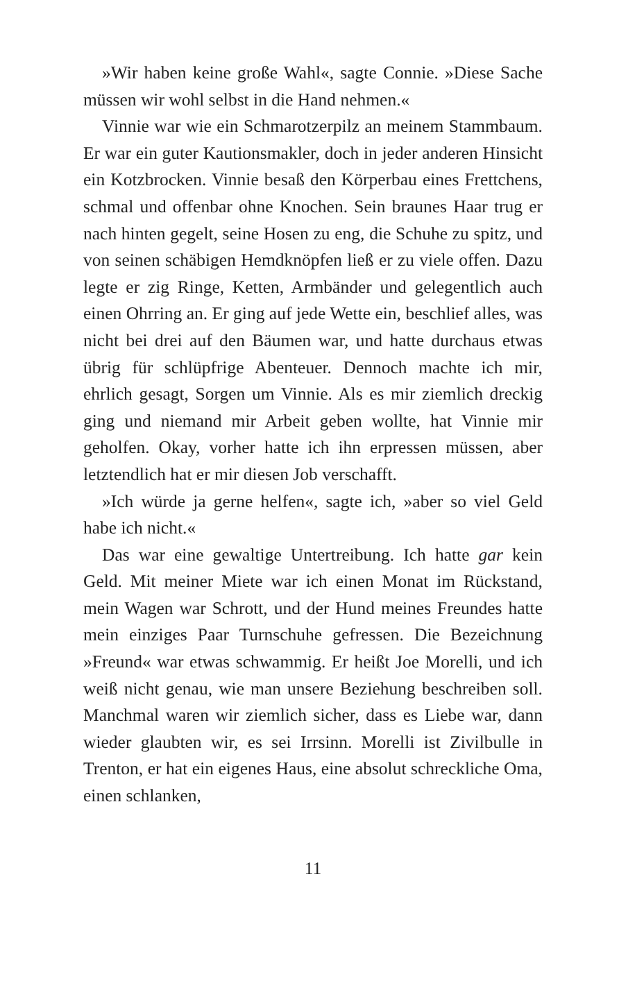»Wir haben keine große Wahl«, sagte Connie. »Diese Sache müssen wir wohl selbst in die Hand nehmen.«
Vinnie war wie ein Schmarotzerpilz an meinem Stammbaum. Er war ein guter Kautionsmakler, doch in jeder anderen Hinsicht ein Kotzbrocken. Vinnie besaß den Körperbau eines Frettchens, schmal und offenbar ohne Knochen. Sein braunes Haar trug er nach hinten gegelt, seine Hosen zu eng, die Schuhe zu spitz, und von seinen schäbigen Hemdknöpfen ließ er zu viele offen. Dazu legte er zig Ringe, Ketten, Armbänder und gelegentlich auch einen Ohrring an. Er ging auf jede Wette ein, beschlief alles, was nicht bei drei auf den Bäumen war, und hatte durchaus etwas übrig für schlüpfrige Abenteuer. Dennoch machte ich mir, ehrlich gesagt, Sorgen um Vinnie. Als es mir ziemlich dreckig ging und niemand mir Arbeit geben wollte, hat Vinnie mir geholfen. Okay, vorher hatte ich ihn erpressen müssen, aber letztendlich hat er mir diesen Job verschafft.
»Ich würde ja gerne helfen«, sagte ich, »aber so viel Geld habe ich nicht.«
Das war eine gewaltige Untertreibung. Ich hatte gar kein Geld. Mit meiner Miete war ich einen Monat im Rückstand, mein Wagen war Schrott, und der Hund meines Freundes hatte mein einziges Paar Turnschuhe gefressen. Die Bezeichnung »Freund« war etwas schwammig. Er heißt Joe Morelli, und ich weiß nicht genau, wie man unsere Beziehung beschreiben soll. Manchmal waren wir ziemlich sicher, dass es Liebe war, dann wieder glaubten wir, es sei Irrsinn. Morelli ist Zivilbulle in Trenton, er hat ein eigenes Haus, eine absolut schreckliche Oma, einen schlanken,
11